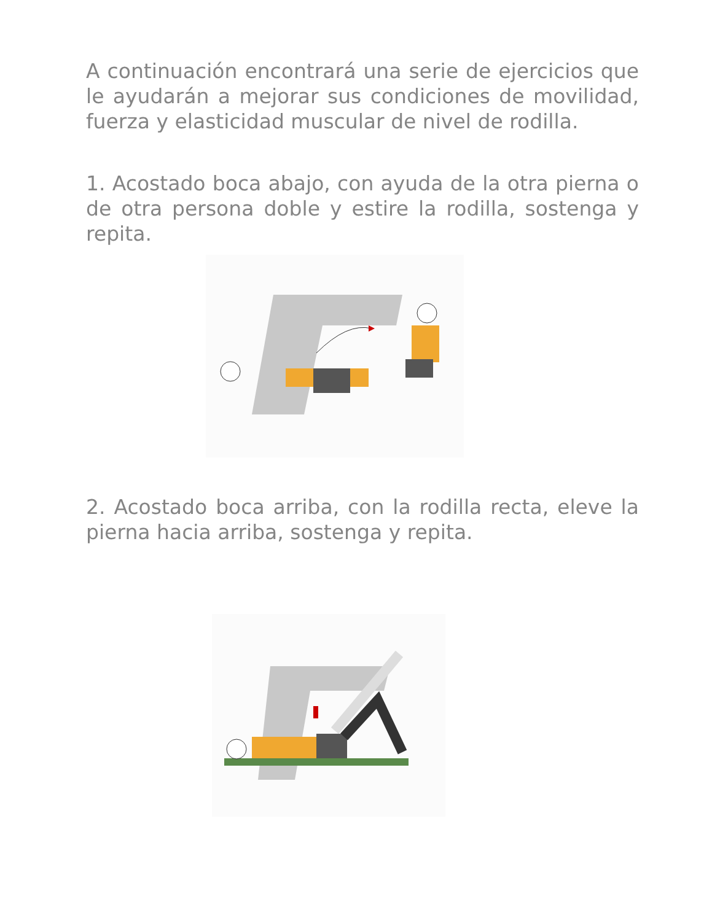A continuación encontrará una serie de ejercicios que le ayudarán a mejorar sus condiciones de movilidad, fuerza y elasticidad muscular de nivel de rodilla.
1. Acostado boca abajo, con ayuda de la otra pierna o de otra persona doble y estire la rodilla, sostenga y repita.
2. Acostado boca arriba, con la rodilla recta, eleve la pierna hacia arriba, sostenga y repita.